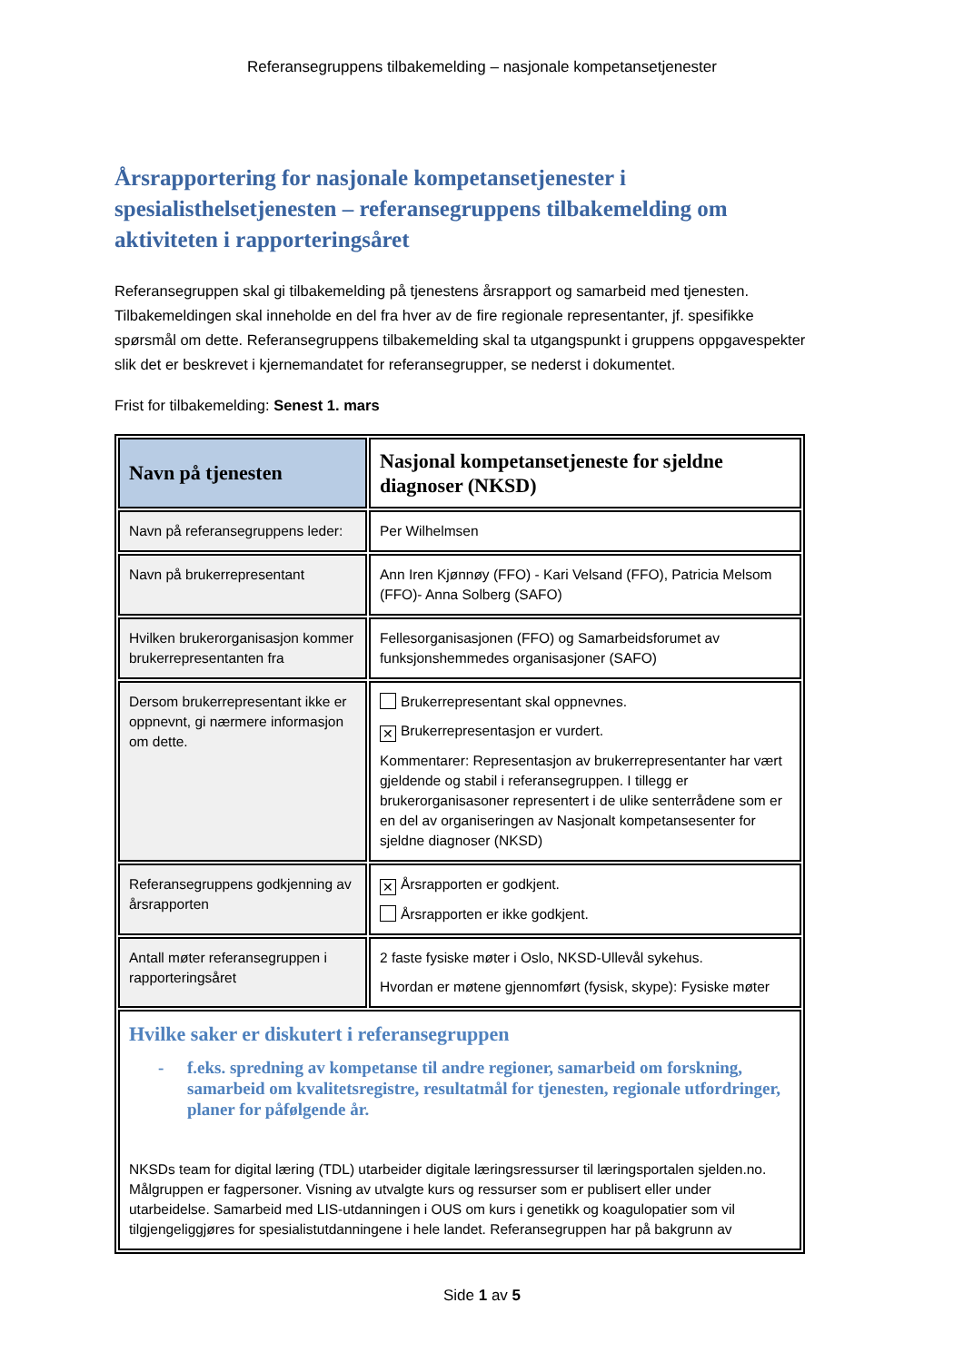Referansegruppens tilbakemelding – nasjonale kompetansetjenester
Årsrapportering for nasjonale kompetansetjenester i spesialisthelsetjenesten – referansegruppens tilbakemelding om aktiviteten i rapporteringsåret
Referansegruppen skal gi tilbakemelding på tjenestens årsrapport og samarbeid med tjenesten. Tilbakemeldingen skal inneholde en del fra hver av de fire regionale representanter, jf. spesifikke spørsmål om dette. Referansegruppens tilbakemelding skal ta utgangspunkt i gruppens oppgavespekter slik det er beskrevet i kjernemandatet for referansegrupper, se nederst i dokumentet.
Frist for tilbakemelding: Senest 1. mars
| Navn på tjenesten | Nasjonal kompetansetjeneste for sjeldne diagnoser (NKSD) |
| Navn på referansegruppens leder: | Per Wilhelmsen |
| Navn på brukerrepresentant | Ann Iren Kjønnøy (FFO) - Kari Velsand (FFO), Patricia Melsom (FFO)- Anna Solberg (SAFO) |
| Hvilken brukerorganisasjon kommer brukerrepresentanten fra | Fellesorganisasjonen (FFO) og Samarbeidsforumet av funksjonshemmedes organisasjoner (SAFO) |
| Dersom brukerrepresentant ikke er oppnevnt, gi nærmere informasjon om dette. | Brukerrepresentant skal oppnevnes. ✕ Brukerrepresentasjon er vurdert. Kommentarer: Representasjon av brukerrepresentanter har vært gjeldende og stabil i referansegruppen. I tillegg er brukerorganisasoner representert i de ulike senterrådene som er en del av organiseringen av Nasjonalt kompetansesenter for sjeldne diagnoser (NKSD) |
| Referansegruppens godkjenning av årsrapporten | ✕ Årsrapporten er godkjent. Årsrapporten er ikke godkjent. |
| Antall møter referansegruppen i rapporteringsåret | 2 faste fysiske møter i Oslo, NKSD-Ullevål sykehus. Hvordan er møtene gjennomført (fysisk, skype): Fysiske møter |
| Hvilke saker er diskutert i referansegruppen - f.eks. spredning av kompetanse til andre regioner, samarbeid om forskning, samarbeid om kvalitetsregistre, resultatmål for tjenesten, regionale utfordringer, planer for påfølgende år. NKSDs team for digital læring (TDL) utarbeider digitale læringsressurser til læringsportalen sjelden.no. Målgruppen er fagpersoner. Visning av utvalgte kurs og ressurser som er publisert eller under utarbeidelse. Samarbeid med LIS-utdanningen i OUS om kurs i genetikk og koagulopatier som vil tilgjengeliggjøres for spesialistutdanningene i hele landet. Referansegruppen har på bakgrunn av | |
Side 1 av 5